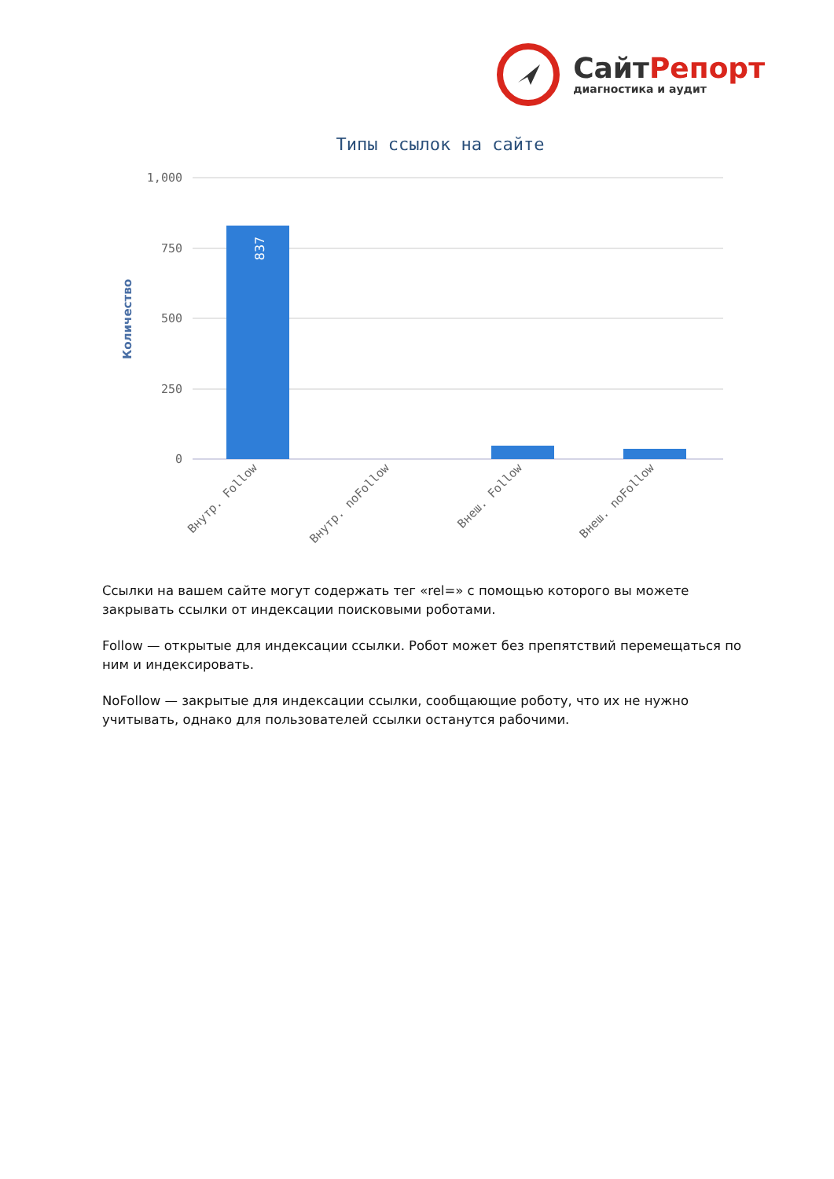СайтРепорт
диагностика и аудит
Типы ссылок на сайте
1,000
750
500
250
0
Количество
837
Внутр. Follow
Внутр. noFollow
Внеш. Follow
Внеш. noFollow
Ссылки на вашем сайте могут содержать тег «rel=» с помощью которого вы можете закрывать ссылки от индексации поисковыми роботами.
Follow — открытые для индексации ссылки. Робот может без препятствий перемещаться по ним и индексировать.
NoFollow — закрытые для индексации ссылки, сообщающие роботу, что их не нужно учитывать, однако для пользователей ссылки останутся рабочими.